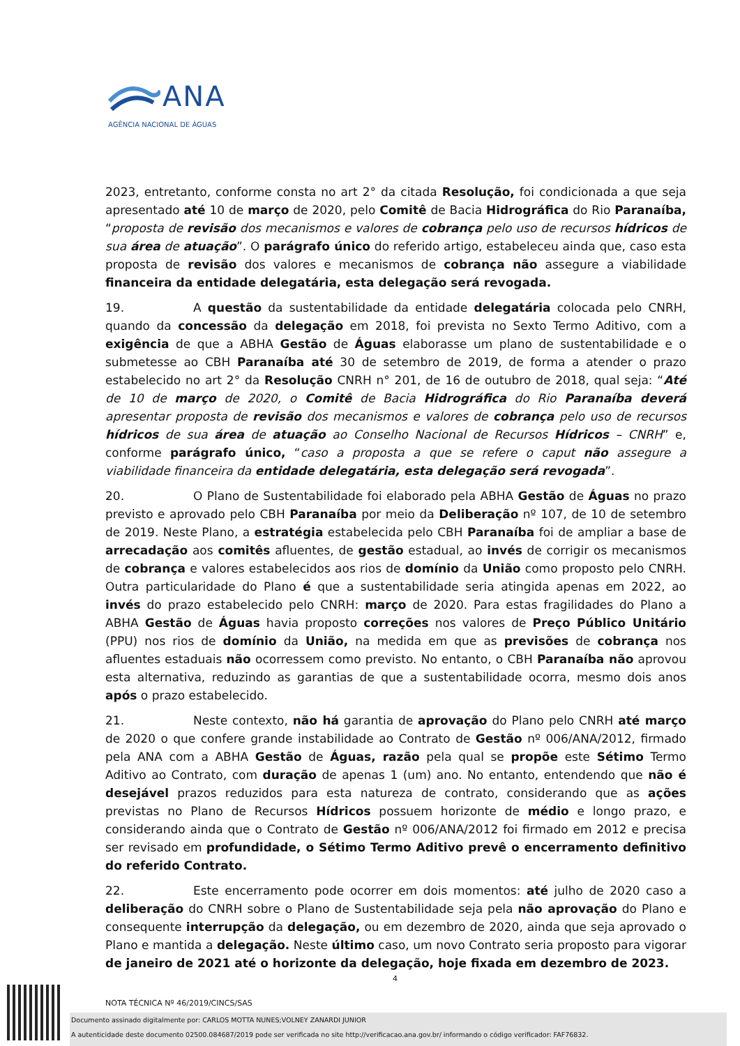ANA
AGÊNCIA NACIONAL DE ÁGUAS
2023, entretanto, conforme consta no art 2° da citada Resolução, foi condicionada a que seja apresentado até 10 de março de 2020, pelo Comitê de Bacia Hidrográfica do Rio Paranaíba, “proposta de revisão dos mecanismos e valores de cobrança pelo uso de recursos hídricos de sua área de atuação”. O parágrafo único do referido artigo, estabeleceu ainda que, caso esta proposta de revisão dos valores e mecanismos de cobrança não assegure a viabilidade financeira da entidade delegatária, esta delegação será revogada.
19. A questão da sustentabilidade da entidade delegatária colocada pelo CNRH, quando da concessão da delegação em 2018, foi prevista no Sexto Termo Aditivo, com a exigência de que a ABHA Gestão de Águas elaborasse um plano de sustentabilidade e o submetesse ao CBH Paranaíba até 30 de setembro de 2019, de forma a atender o prazo estabelecido no art 2° da Resolução CNRH n° 201, de 16 de outubro de 2018, qual seja: “Até de 10 de março de 2020, o Comitê de Bacia Hidrográfica do Rio Paranaíba deverá apresentar proposta de revisão dos mecanismos e valores de cobrança pelo uso de recursos hídricos de sua área de atuação ao Conselho Nacional de Recursos Hídricos – CNRH” e, conforme parágrafo único, “caso a proposta a que se refere o caput não assegure a viabilidade financeira da entidade delegatária, esta delegação será revogada”.
20. O Plano de Sustentabilidade foi elaborado pela ABHA Gestão de Águas no prazo previsto e aprovado pelo CBH Paranaíba por meio da Deliberação nº 107, de 10 de setembro de 2019. Neste Plano, a estratégia estabelecida pelo CBH Paranaíba foi de ampliar a base de arrecadação aos comitês afluentes, de gestão estadual, ao invés de corrigir os mecanismos de cobrança e valores estabelecidos aos rios de domínio da União como proposto pelo CNRH. Outra particularidade do Plano é que a sustentabilidade seria atingida apenas em 2022, ao invés do prazo estabelecido pelo CNRH: março de 2020. Para estas fragilidades do Plano a ABHA Gestão de Águas havia proposto correções nos valores de Preço Público Unitário (PPU) nos rios de domínio da União, na medida em que as previsões de cobrança nos afluentes estaduais não ocorressem como previsto. No entanto, o CBH Paranaíba não aprovou esta alternativa, reduzindo as garantias de que a sustentabilidade ocorra, mesmo dois anos após o prazo estabelecido.
21. Neste contexto, não há garantia de aprovação do Plano pelo CNRH até março de 2020 o que confere grande instabilidade ao Contrato de Gestão nº 006/ANA/2012, firmado pela ANA com a ABHA Gestão de Águas, razão pela qual se propõe este Sétimo Termo Aditivo ao Contrato, com duração de apenas 1 (um) ano. No entanto, entendendo que não é desejável prazos reduzidos para esta natureza de contrato, considerando que as ações previstas no Plano de Recursos Hídricos possuem horizonte de médio e longo prazo, e considerando ainda que o Contrato de Gestão nº 006/ANA/2012 foi firmado em 2012 e precisa ser revisado em profundidade, o Sétimo Termo Aditivo prevê o encerramento definitivo do referido Contrato.
22. Este encerramento pode ocorrer em dois momentos: até julho de 2020 caso a deliberação do CNRH sobre o Plano de Sustentabilidade seja pela não aprovação do Plano e consequente interrupção da delegação, ou em dezembro de 2020, ainda que seja aprovado o Plano e mantida a delegação. Neste último caso, um novo Contrato seria proposto para vigorar de janeiro de 2021 até o horizonte da delegação, hoje fixada em dezembro de 2023.
4
NOTA TÉCNICA Nº 46/2019/CINCS/SAS
Documento assinado digitalmente por: CARLOS MOTTA NUNES;VOLNEY ZANARDI JUNIOR
A autenticidade deste documento 02500.084687/2019 pode ser verificada no site http://verificacao.ana.gov.br/ informando o código verificador: FAF76832.